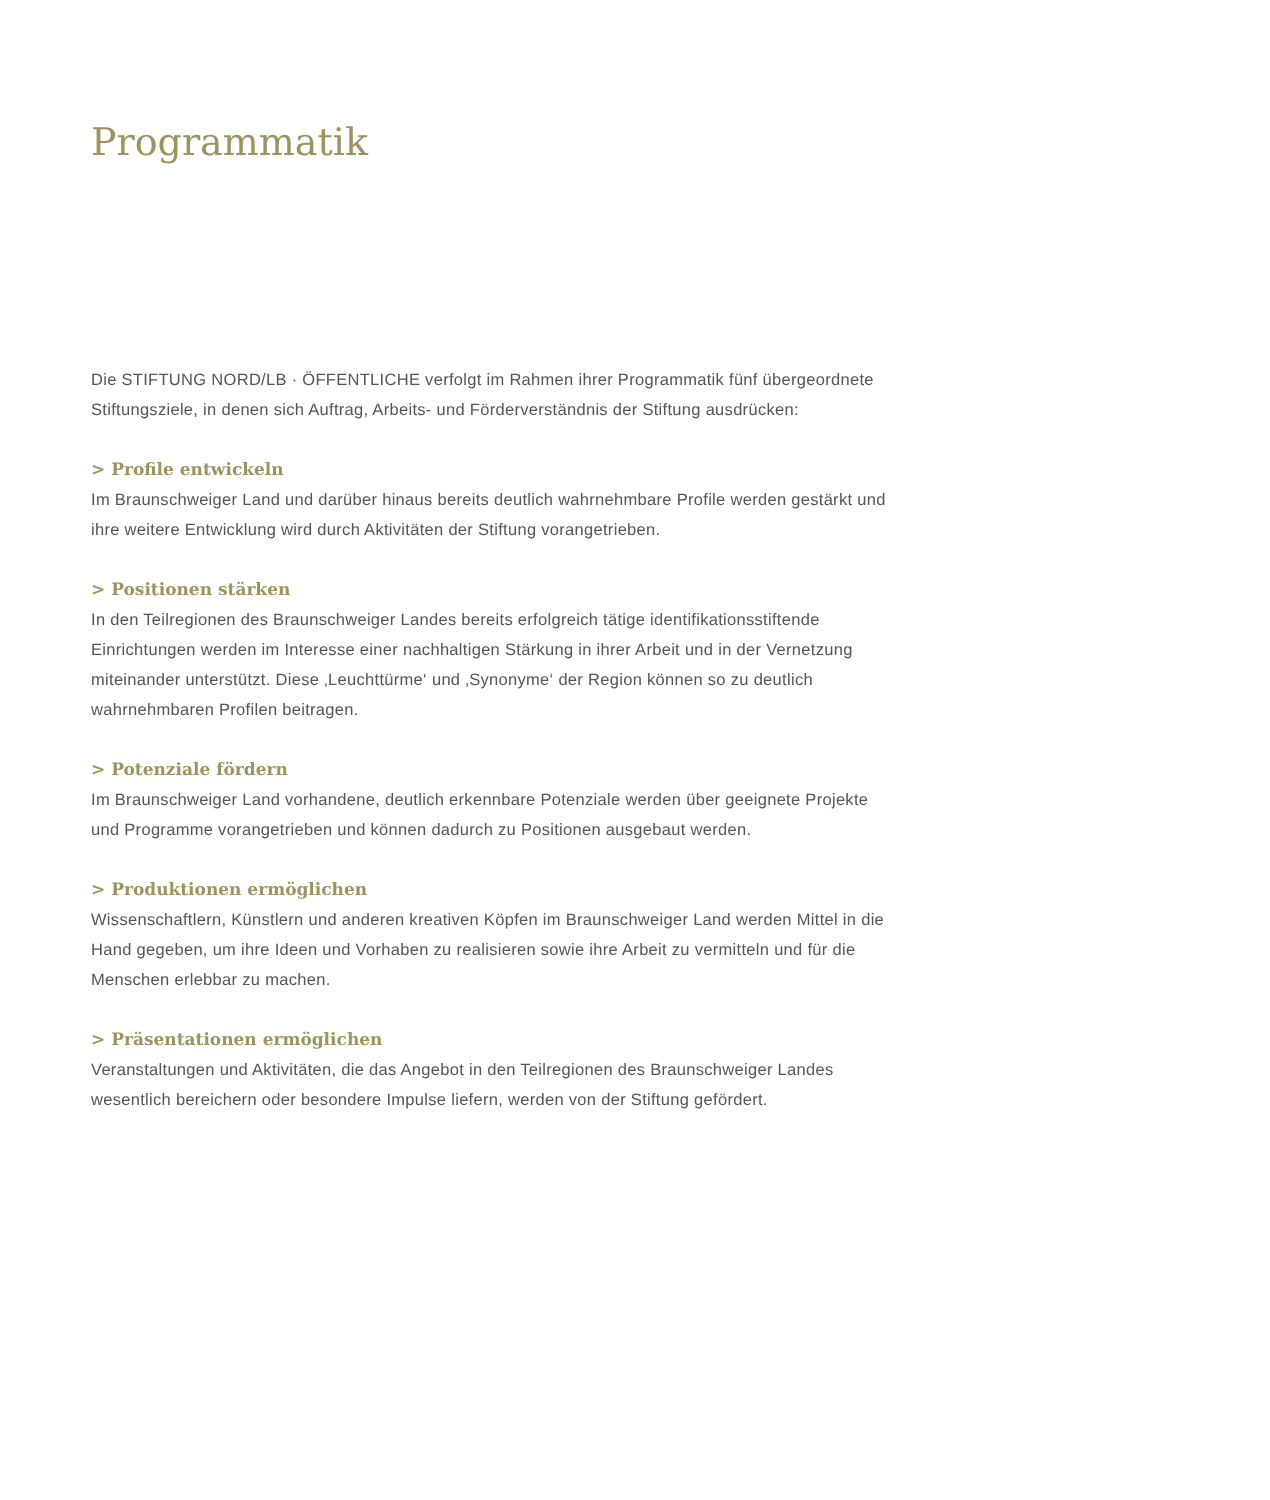Programmatik
Die STIFTUNG NORD/LB · ÖFFENTLICHE verfolgt im Rahmen ihrer Programmatik fünf übergeordnete Stiftungsziele, in denen sich Auftrag, Arbeits- und Förderverständnis der Stiftung ausdrücken:
> Profile entwickeln
Im Braunschweiger Land und darüber hinaus bereits deutlich wahrnehmbare Profile werden gestärkt und ihre weitere Entwicklung wird durch Aktivitäten der Stiftung vorangetrieben.
> Positionen stärken
In den Teilregionen des Braunschweiger Landes bereits erfolgreich tätige identifikationsstiftende Einrichtungen werden im Interesse einer nachhaltigen Stärkung in ihrer Arbeit und in der Vernetzung miteinander unterstützt. Diese ‚Leuchttürme‘ und ‚Synonyme‘ der Region können so zu deutlich wahrnehmbaren Profilen beitragen.
> Potenziale fördern
Im Braunschweiger Land vorhandene, deutlich erkennbare Potenziale werden über geeignete Projekte und Programme vorangetrieben und können dadurch zu Positionen ausgebaut werden.
> Produktionen ermöglichen
Wissenschaftlern, Künstlern und anderen kreativen Köpfen im Braunschweiger Land werden Mittel in die Hand gegeben, um ihre Ideen und Vorhaben zu realisieren sowie ihre Arbeit zu vermitteln und für die Menschen erlebbar zu machen.
> Präsentationen ermöglichen
Veranstaltungen und Aktivitäten, die das Angebot in den Teilregionen des Braunschweiger Landes wesentlich bereichern oder besondere Impulse liefern, werden von der Stiftung gefördert.